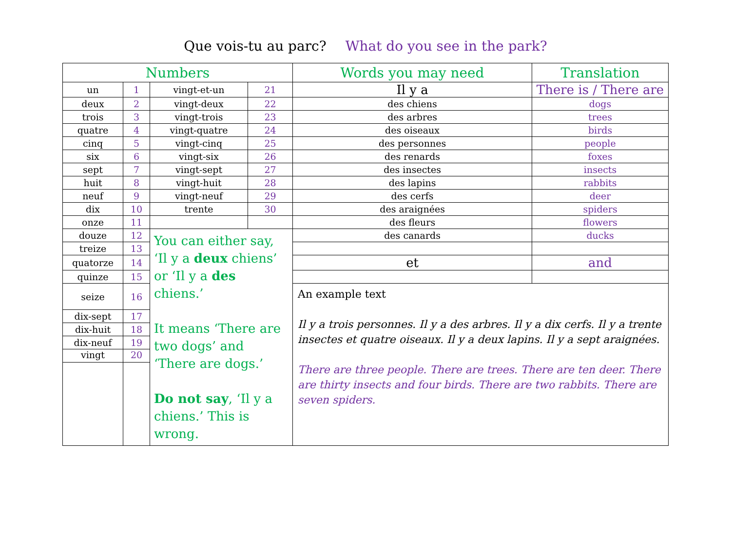Que vois-tu au parc? What do you see in the park?
| Numbers | | | | Words you may need | Translation |
| --- | --- | --- | --- | --- | --- |
| un | 1 | vingt-et-un | 21 | Il y a | There is / There are |
| deux | 2 | vingt-deux | 22 | des chiens | dogs |
| trois | 3 | vingt-trois | 23 | des arbres | trees |
| quatre | 4 | vingt-quatre | 24 | des oiseaux | birds |
| cinq | 5 | vingt-cinq | 25 | des personnes | people |
| six | 6 | vingt-six | 26 | des renards | foxes |
| sept | 7 | vingt-sept | 27 | des insectes | insects |
| huit | 8 | vingt-huit | 28 | des lapins | rabbits |
| neuf | 9 | vingt-neuf | 29 | des cerfs | deer |
| dix | 10 | trente | 30 | des araignées | spiders |
| onze | 11 | | | des fleurs | flowers |
| douze | 12 | You can either say, ‘Il y a deux chiens’ or ‘Il y a des chiens.’ It means ‘There are two dogs’ and ‘There are dogs.’ Do not say , ‘Il y a chiens.’ This is wrong. | | des canards | ducks |
| treize | 13 | | | | |
| quatorze | 14 | | | et | and |
| quinze | 15 | | | | |
| seize | 16 | | | An example text Il y a trois personnes. Il y a des arbres. Il y a dix cerfs. Il y a trente insectes et quatre oiseaux. Il y a deux lapins. Il y a sept araignées. There are three people. There are trees. There are ten deer. There are thirty insects and four birds. There are two rabbits. There are seven spiders. | |
| dix-sept | 17 | | | | |
| dix-huit | 18 | | | | |
| dix-neuf | 19 | | | | |
| vingt | 20 | | | | |